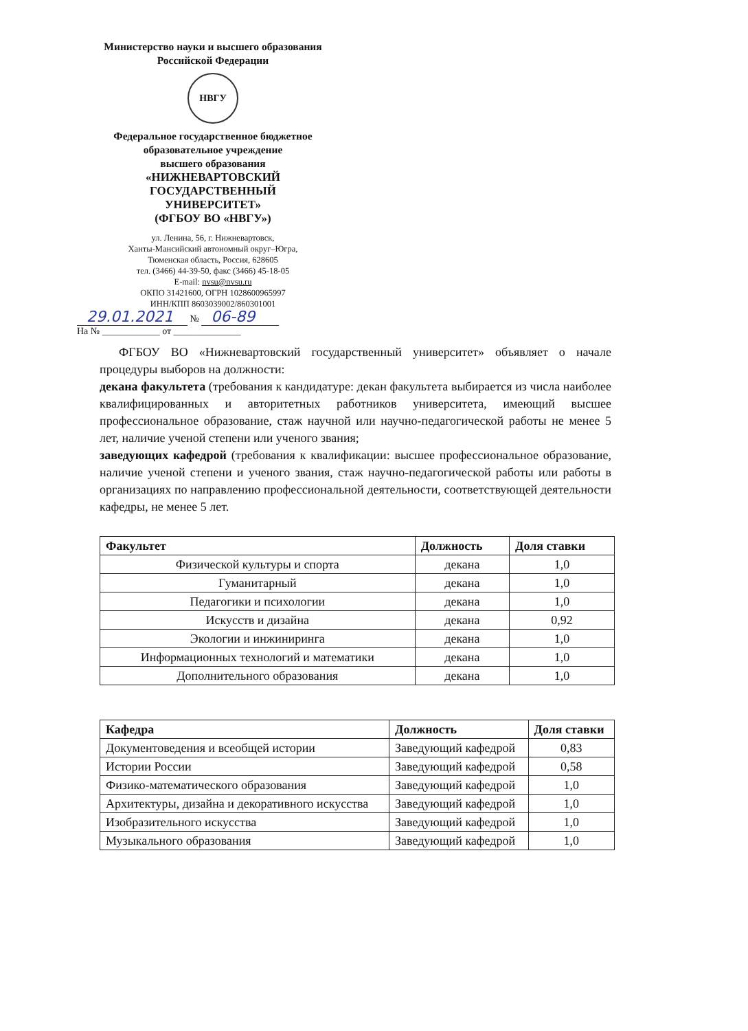Министерство науки и высшего образования
Российской Федерации
НВГУ
Федеральное государственное бюджетное
образовательное учреждение
высшего образования
«НИЖНЕВАРТОВСКИЙ
ГОСУДАРСТВЕННЫЙ
УНИВЕРСИТЕТ»
(ФГБОУ ВО «НВГУ»)
ул. Ленина, 56, г. Нижневартовск,
Ханты-Мансийский автономный округ–Югра,
Тюменская область, Россия, 628605
тел. (3466) 44-39-50, факс (3466) 45-18-05
E-mail: nvsu@nvsu.ru
ОКПО 31421600, ОГРН 1028600965997
ИНН/КПП 8603039002/860301001
29.01.2021 № 06-89
На № ____________ от ______________
ФГБОУ ВО «Нижневартовский государственный университет» объявляет о начале процедуры выборов на должности:
декана факультета (требования к кандидатуре: декан факультета выбирается из числа наиболее квалифицированных и авторитетных работников университета, имеющий высшее профессиональное образование, стаж научной или научно-педагогической работы не менее 5 лет, наличие ученой степени или ученого звания;
заведующих кафедрой (требования к квалификации: высшее профессиональное образование, наличие ученой степени и ученого звания, стаж научно-педагогической работы или работы в организациях по направлению профессиональной деятельности, соответствующей деятельности кафедры, не менее 5 лет.
| Факультет | Должность | Доля ставки |
| --- | --- | --- |
| Физической культуры и спорта | декана | 1,0 |
| Гуманитарный | декана | 1,0 |
| Педагогики и психологии | декана | 1,0 |
| Искусств и дизайна | декана | 0,92 |
| Экологии и инжиниринга | декана | 1,0 |
| Информационных технологий и математики | декана | 1,0 |
| Дополнительного образования | декана | 1,0 |
| Кафедра | Должность | Доля ставки |
| --- | --- | --- |
| Документоведения и всеобщей истории | Заведующий кафедрой | 0,83 |
| Истории России | Заведующий кафедрой | 0,58 |
| Физико-математического образования | Заведующий кафедрой | 1,0 |
| Архитектуры, дизайна и декоративного искусства | Заведующий кафедрой | 1,0 |
| Изобразительного искусства | Заведующий кафедрой | 1,0 |
| Музыкального образования | Заведующий кафедрой | 1,0 |